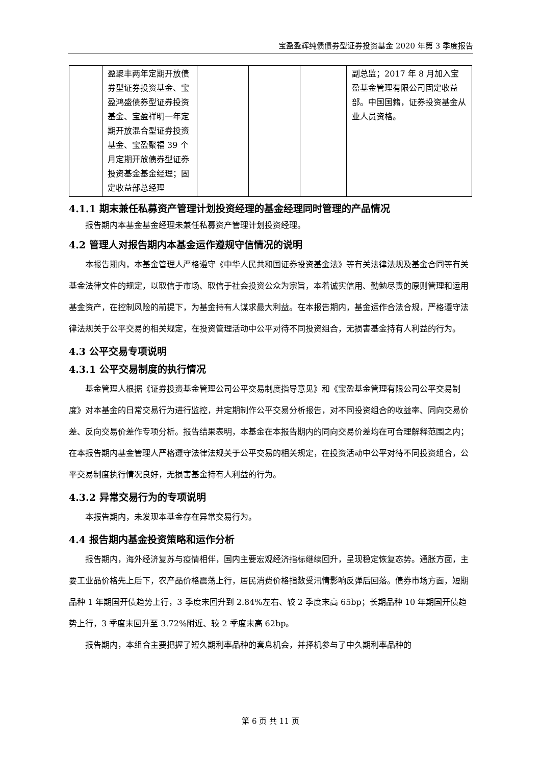宝盈盈辉纯债债券型证券投资基金 2020 年第 3 季度报告
| | 盈聚丰两年定期开放债券型证券投资基金、宝盈鸿盛债券型证券投资基金、宝盈祥明一年定期开放混合型证券投资基金、宝盈聚福 39 个月定期开放债券型证券投资基金基金经理；固定收益部总经理 | | | | 副总监；2017 年 8 月加入宝盈基金管理有限公司固定收益部。中国国籍，证券投资基金从业人员资格。 |
4.1.1 期末兼任私募资产管理计划投资经理的基金经理同时管理的产品情况
报告期内本基金基金经理未兼任私募资产管理计划投资经理。
4.2 管理人对报告期内本基金运作遵规守信情况的说明
本报告期内，本基金管理人严格遵守《中华人民共和国证券投资基金法》等有关法律法规及基金合同等有关基金法律文件的规定，以取信于市场、取信于社会投资公众为宗旨，本着诚实信用、勤勉尽责的原则管理和运用基金资产，在控制风险的前提下，为基金持有人谋求最大利益。在本报告期内，基金运作合法合规，严格遵守法律法规关于公平交易的相关规定，在投资管理活动中公平对待不同投资组合，无损害基金持有人利益的行为。
4.3 公平交易专项说明
4.3.1 公平交易制度的执行情况
基金管理人根据《证券投资基金管理公司公平交易制度指导意见》和《宝盈基金管理有限公司公平交易制度》对本基金的日常交易行为进行监控，并定期制作公平交易分析报告，对不同投资组合的收益率、同向交易价差、反向交易价差作专项分析。报告结果表明，本基金在本报告期内的同向交易价差均在可合理解释范围之内；在本报告期内基金管理人严格遵守法律法规关于公平交易的相关规定，在投资活动中公平对待不同投资组合，公平交易制度执行情况良好，无损害基金持有人利益的行为。
4.3.2 异常交易行为的专项说明
本报告期内，未发现本基金存在异常交易行为。
4.4 报告期内基金投资策略和运作分析
报告期内，海外经济复苏与疫情相伴，国内主要宏观经济指标继续回升，呈现稳定恢复态势。通胀方面，主要工业品价格先上后下，农产品价格震荡上行，居民消费价格指数受汛情影响反弹后回落。债券市场方面，短期品种 1 年期国开债趋势上行，3 季度末回升到 2.84%左右、较 2 季度末高 65bp；长期品种 10 年期国开债趋势上行，3 季度末回升至 3.72%附近、较 2 季度末高 62bp。
报告期内，本组合主要把握了短久期利率品种的套息机会，并择机参与了中久期利率品种的
第 6 页 共 11 页